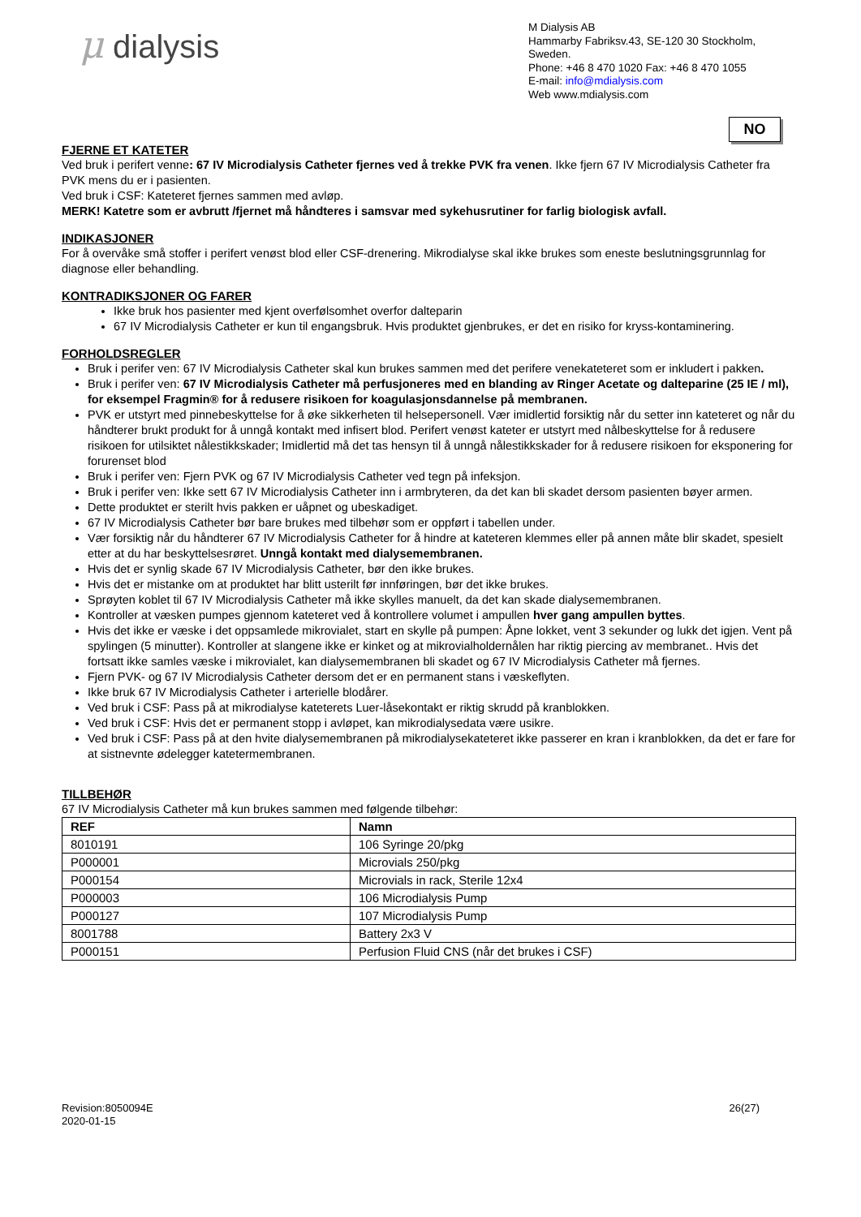μ dialysis
M Dialysis AB
Hammarby Fabriksv.43, SE-120 30 Stockholm, Sweden.
Phone: +46 8 470 1020 Fax: +46 8 470 1055
E-mail: info@mdialysis.com
Web www.mdialysis.com
NO
FJERNE ET KATETER
Ved bruk i perifert venne: 67 IV Microdialysis Catheter fjernes ved å trekke PVK fra venen. Ikke fjern 67 IV Microdialysis Catheter fra PVK mens du er i pasienten.
Ved bruk i CSF: Kateteret fjernes sammen med avløp.
MERK! Katetre som er avbrutt /fjernet må håndteres i samsvar med sykehusrutiner for farlig biologisk avfall.
INDIKASJONER
For å overvåke små stoffer i perifert venøst blod eller CSF-drenering. Mikrodialyse skal ikke brukes som eneste beslutningsgrunnlag for diagnose eller behandling.
KONTRADIKSJONER OG FARER
Ikke bruk hos pasienter med kjent overfølsomhet overfor dalteparin
67 IV Microdialysis Catheter er kun til engangsbruk. Hvis produktet gjenbrukes, er det en risiko for kryss-kontaminering.
FORHOLDSREGLER
Bruk i perifer ven: 67 IV Microdialysis Catheter skal kun brukes sammen med det perifere venekateteret som er inkludert i pakken.
Bruk i perifer ven: 67 IV Microdialysis Catheter må perfusjoneres med en blanding av Ringer Acetate og dalteparine (25 IE / ml), for eksempel Fragmin® for å redusere risikoen for koagulasjonsdannelse på membranen.
PVK er utstyrt med pinnebeskyttelse for å øke sikkerheten til helsepersonell. Vær imidlertid forsiktig når du setter inn kateteret og når du håndterer brukt produkt for å unngå kontakt med infisert blod. Perifert venøst kateter er utstyrt med nålbeskyttelse for å redusere risikoen for utilsiktet nålestikkskader; Imidlertid må det tas hensyn til å unngå nålestikkskader for å redusere risikoen for eksponering for forurenset blod
Bruk i perifer ven: Fjern PVK og 67 IV Microdialysis Catheter ved tegn på infeksjon.
Bruk i perifer ven: Ikke sett 67 IV Microdialysis Catheter inn i armbryteren, da det kan bli skadet dersom pasienten bøyer armen.
Dette produktet er sterilt hvis pakken er uåpnet og ubeskadiget.
67 IV Microdialysis Catheter bør bare brukes med tilbehør som er oppført i tabellen under.
Vær forsiktig når du håndterer 67 IV Microdialysis Catheter for å hindre at kateteren klemmes eller på annen måte blir skadet, spesielt etter at du har beskyttelsesrøret. Unngå kontakt med dialysemembranen.
Hvis det er synlig skade 67 IV Microdialysis Catheter, bør den ikke brukes.
Hvis det er mistanke om at produktet har blitt usterilt før innføringen, bør det ikke brukes.
Sprøyten koblet til 67 IV Microdialysis Catheter må ikke skylles manuelt, da det kan skade dialysemembranen.
Kontroller at væsken pumpes gjennom kateteret ved å kontrollere volumet i ampullen hver gang ampullen byttes.
Hvis det ikke er væske i det oppsamlede mikrovialet, start en skylle på pumpen: Åpne lokket, vent 3 sekunder og lukk det igjen. Vent på spylingen (5 minutter). Kontroller at slangene ikke er kinket og at mikrovialholdernålen har riktig piercing av membranet.. Hvis det fortsatt ikke samles væske i mikrovialet, kan dialysemembranen bli skadet og 67 IV Microdialysis Catheter må fjernes.
Fjern PVK- og 67 IV Microdialysis Catheter dersom det er en permanent stans i væskeflyten.
Ikke bruk 67 IV Microdialysis Catheter i arterielle blodårer.
Ved bruk i CSF: Pass på at mikrodialyse kateterets Luer-låsekontakt er riktig skrudd på kranblokken.
Ved bruk i CSF: Hvis det er permanent stopp i avløpet, kan mikrodialysedata være usikre.
Ved bruk i CSF: Pass på at den hvite dialysemembranen på mikrodialysekateteret ikke passerer en kran i kranblokken, da det er fare for at sistnevnte ødelegger katetermembranen.
TILLBEHØR
67 IV Microdialysis Catheter må kun brukes sammen med følgende tilbehør:
| REF | Namn |
| --- | --- |
| 8010191 | 106 Syringe 20/pkg |
| P000001 | Microvials 250/pkg |
| P000154 | Microvials in rack, Sterile 12x4 |
| P000003 | 106 Microdialysis Pump |
| P000127 | 107 Microdialysis Pump |
| 8001788 | Battery 2x3 V |
| P000151 | Perfusion Fluid CNS (når det brukes i CSF) |
Revision:8050094E
2020-01-15
26(27)